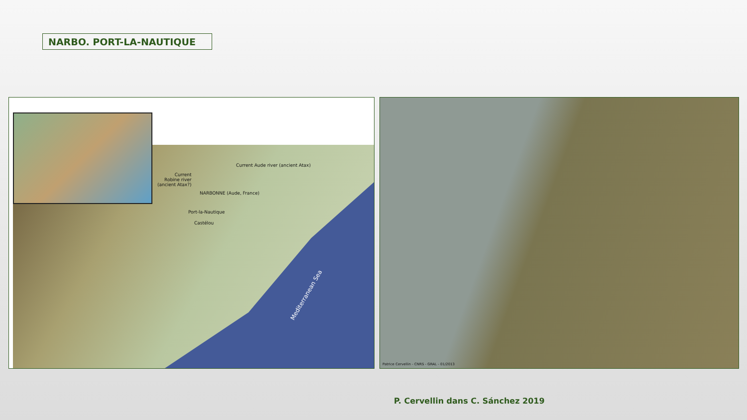NARBO. PORT-LA-NAUTIQUE
Current Aude river (ancient Atax)
Current
Robine river
(ancient Atax?)
NARBONNE (Aude, France)
Port-la-Nautique
Castélou
Mediterranean Sea
Patrice Cervellin - CNRS - GRAL - 01/2013
P. Cervellin dans C. Sánchez 2019